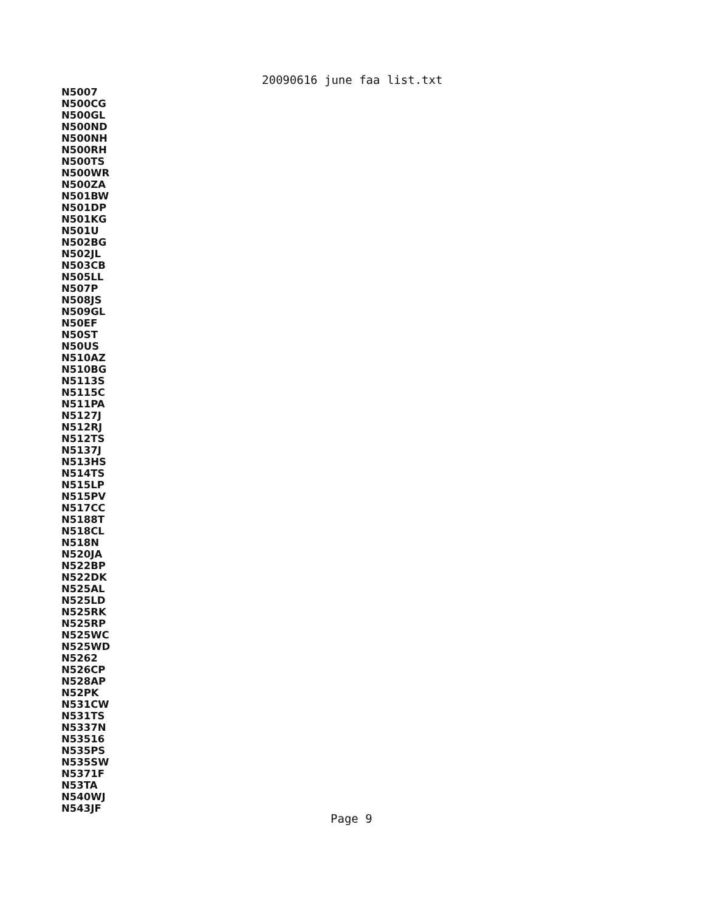20090616 june faa list.txt
N5007
N500CG
N500GL
N500ND
N500NH
N500RH
N500TS
N500WR
N500ZA
N501BW
N501DP
N501KG
N501U
N502BG
N502JL
N503CB
N505LL
N507P
N508JS
N509GL
N50EF
N50ST
N50US
N510AZ
N510BG
N5113S
N5115C
N511PA
N5127J
N512RJ
N512TS
N5137J
N513HS
N514TS
N515LP
N515PV
N517CC
N5188T
N518CL
N518N
N520JA
N522BP
N522DK
N525AL
N525LD
N525RK
N525RP
N525WC
N525WD
N5262
N526CP
N528AP
N52PK
N531CW
N531TS
N5337N
N53516
N535PS
N535SW
N5371F
N53TA
N540WJ
N543JF
Page 9